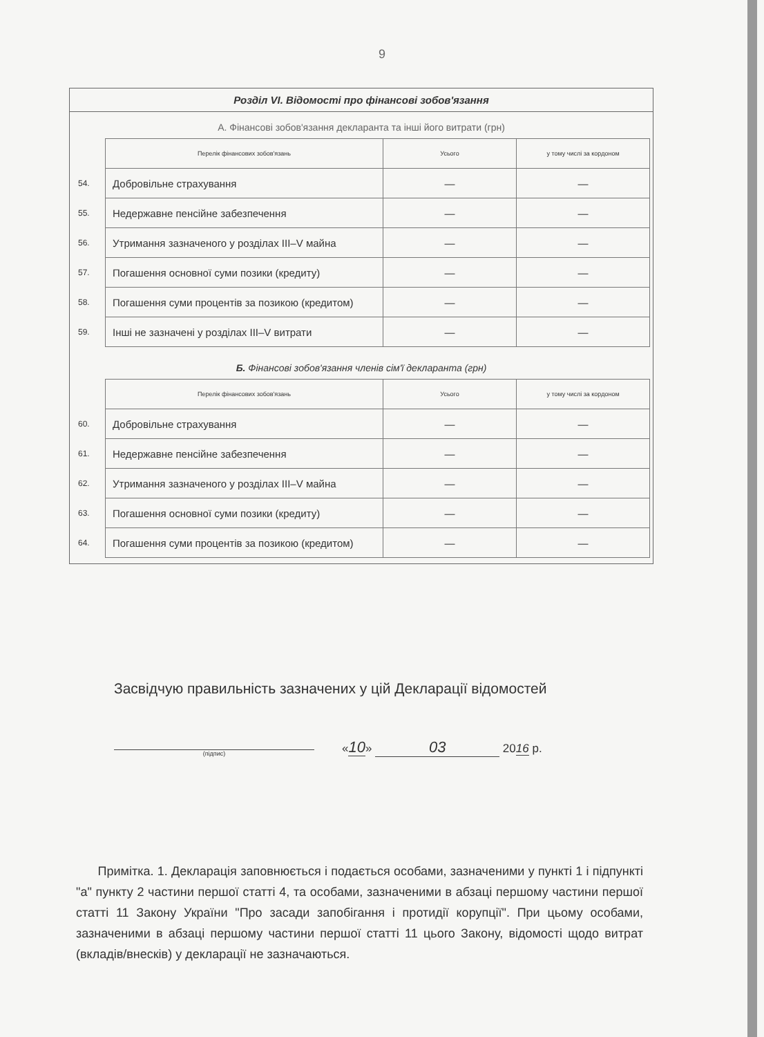9
Розділ VI. Відомості про фінансові зобов'язання
А. Фінансові зобов'язання декларанта та інші його витрати (грн)
| | Перелік фінансових зобов'язань | Усього | у тому числі за кордоном |
| 54. | Добровільне страхування | — | — |
| 55. | Недержавне пенсійне забезпечення | — | — |
| 56. | Утримання зазначеного у розділах III–V майна | — | — |
| 57. | Погашення основної суми позики (кредиту) | — | — |
| 58. | Погашення суми процентів за позикою (кредитом) | — | — |
| 59. | Інші не зазначені у розділах III–V витрати | — | — |
Б. Фінансові зобов'язання членів сім'ї декларанта (грн)
| | Перелік фінансових зобов'язань | Усього | у тому числі за кордоном |
| 60. | Добровільне страхування | — | — |
| 61. | Недержавне пенсійне забезпечення | — | — |
| 62. | Утримання зазначеного у розділах III–V майна | — | — |
| 63. | Погашення основної суми позики (кредиту) | — | — |
| 64. | Погашення суми процентів за позикою (кредитом) | — | — |
Засвідчую правильність зазначених у цій Декларації відомостей
(підпис)
«10» 03 2016 р.
Примітка. 1. Декларація заповнюється і подається особами, зазначеними у пункті 1 і підпункті "а" пункту 2 частини першої статті 4, та особами, зазначеними в абзаці першому частини першої статті 11 Закону України "Про засади запобігання і протидії корупції". При цьому особами, зазначеними в абзаці першому частини першої статті 11 цього Закону, відомості щодо витрат (вкладів/внесків) у декларації не зазначаються.